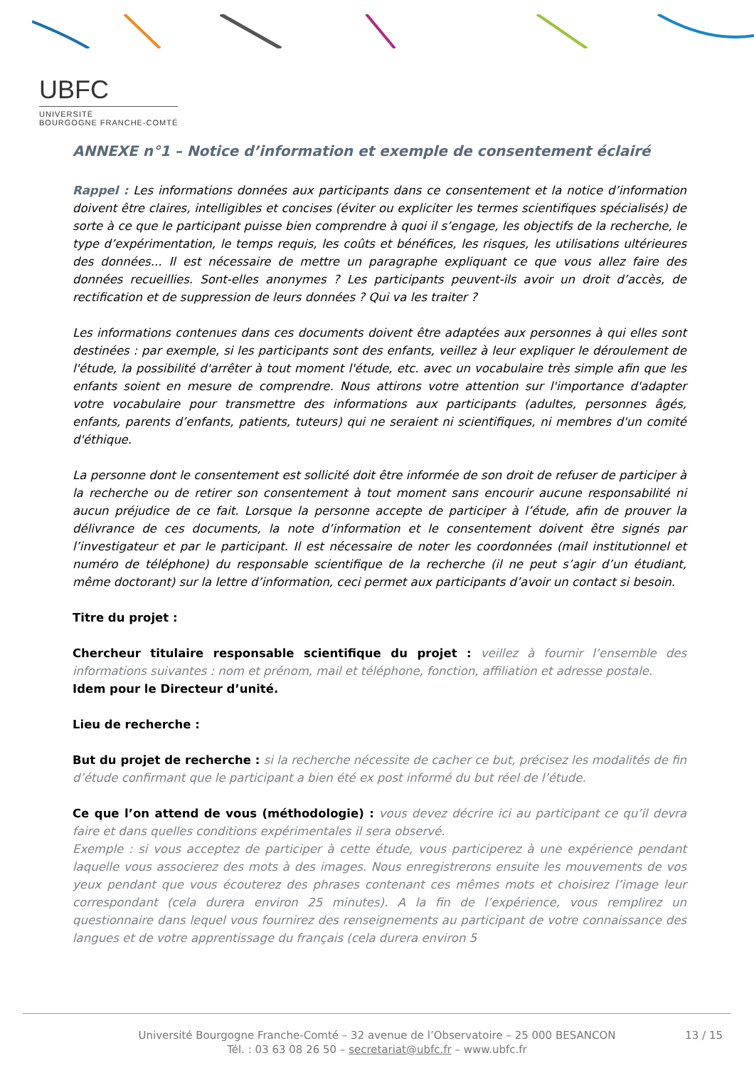UBFC
UNIVERSITÉ
BOURGOGNE FRANCHE-COMTÉ
ANNEXE n°1 – Notice d’information et exemple de consentement éclairé
Rappel : Les informations données aux participants dans ce consentement et la notice d’information doivent être claires, intelligibles et concises (éviter ou expliciter les termes scientifiques spécialisés) de sorte à ce que le participant puisse bien comprendre à quoi il s’engage, les objectifs de la recherche, le type d’expérimentation, le temps requis, les coûts et bénéfices, les risques, les utilisations ultérieures des données... Il est nécessaire de mettre un paragraphe expliquant ce que vous allez faire des données recueillies. Sont-elles anonymes ? Les participants peuvent-ils avoir un droit d’accès, de rectification et de suppression de leurs données ? Qui va les traiter ?
Les informations contenues dans ces documents doivent être adaptées aux personnes à qui elles sont destinées : par exemple, si les participants sont des enfants, veillez à leur expliquer le déroulement de l'étude, la possibilité d'arrêter à tout moment l'étude, etc. avec un vocabulaire très simple afin que les enfants soient en mesure de comprendre. Nous attirons votre attention sur l'importance d'adapter votre vocabulaire pour transmettre des informations aux participants (adultes, personnes âgés, enfants, parents d’enfants, patients, tuteurs) qui ne seraient ni scientifiques, ni membres d'un comité d'éthique.
La personne dont le consentement est sollicité doit être informée de son droit de refuser de participer à la recherche ou de retirer son consentement à tout moment sans encourir aucune responsabilité ni aucun préjudice de ce fait. Lorsque la personne accepte de participer à l’étude, afin de prouver la délivrance de ces documents, la note d’information et le consentement doivent être signés par l’investigateur et par le participant. Il est nécessaire de noter les coordonnées (mail institutionnel et numéro de téléphone) du responsable scientifique de la recherche (il ne peut s’agir d’un étudiant, même doctorant) sur la lettre d’information, ceci permet aux participants d’avoir un contact si besoin.
Titre du projet :
Chercheur titulaire responsable scientifique du projet : veillez à fournir l’ensemble des informations suivantes : nom et prénom, mail et téléphone, fonction, affiliation et adresse postale.
Idem pour le Directeur d’unité.
Lieu de recherche :
But du projet de recherche : si la recherche nécessite de cacher ce but, précisez les modalités de fin d’étude confirmant que le participant a bien été ex post informé du but réel de l’étude.
Ce que l’on attend de vous (méthodologie) : vous devez décrire ici au participant ce qu’il devra faire et dans quelles conditions expérimentales il sera observé.
Exemple : si vous acceptez de participer à cette étude, vous participerez à une expérience pendant laquelle vous associerez des mots à des images. Nous enregistrerons ensuite les mouvements de vos yeux pendant que vous écouterez des phrases contenant ces mêmes mots et choisirez l’image leur correspondant (cela durera environ 25 minutes). A la fin de l’expérience, vous remplirez un questionnaire dans lequel vous fournirez des renseignements au participant de votre connaissance des langues et de votre apprentissage du français (cela durera environ 5
Université Bourgogne Franche-Comté – 32 avenue de l’Observatoire – 25 000 BESANCON
Tél. : 03 63 08 26 50 – secretariat@ubfc.fr – www.ubfc.fr
13 / 15